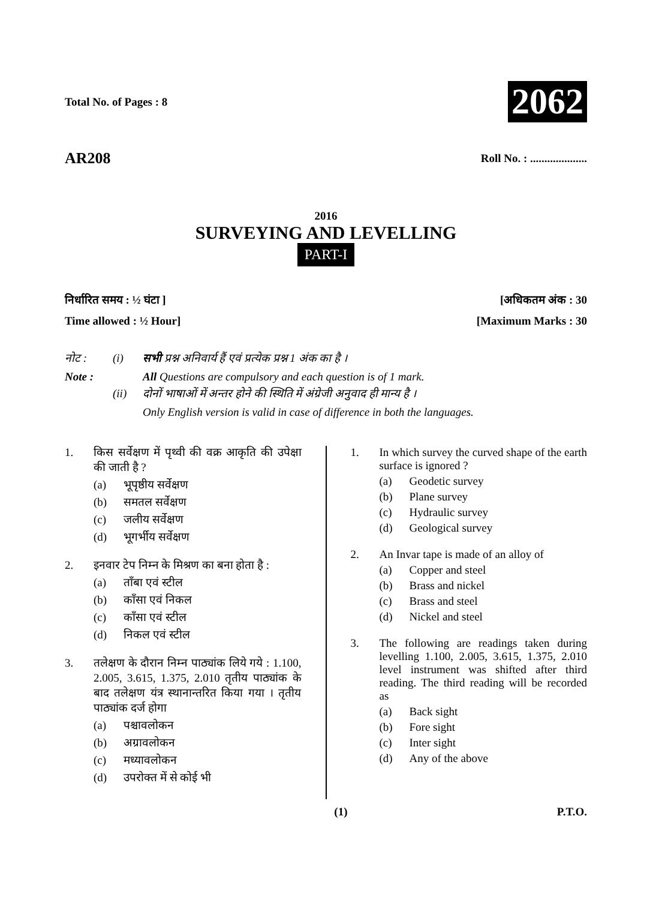Total No. of Pages : 8 2062
AR208 Roll No. : ....................
2016
SURVEYING AND LEVELLING
PART-I
निर्धारित समय : ½ घंटा ] [अधिकतम अंक : 30
Time allowed : ½ Hour] [Maximum Marks : 30
नोट : (i) सभी प्रश्न अनिवार्य हैं एवं प्रत्येक प्रश्न 1 अंक का है । Note : All Questions are compulsory and each question is of 1 mark. (ii) दोनों भाषाओं में अन्तर होने की स्थिति में अंग्रेजी अनुवाद ही मान्य है । Only English version is valid in case of difference in both the languages.
1. किस सर्वेक्षण में पृथ्वी की वक्र आकृति की उपेक्षा की जाती है ?
(a) भूपृष्ठीय सर्वेक्षण
(b) समतल सर्वेक्षण
(c) जलीय सर्वेक्षण
(d) भूगर्भीय सर्वेक्षण
2. इनवार टेप निम्न के मिश्रण का बना होता है :
(a) ताँबा एवं स्टील
(b) काँसा एवं निकल
(c) काँसा एवं स्टील
(d) निकल एवं स्टील
3. तलेक्षण के दौरान निम्न पाठ्यांक लिये गये : 1.100, 2.005, 3.615, 1.375, 2.010 तृतीय पाठ्यांक के बाद तलेक्षण यंत्र स्थानान्तरित किया गया । तृतीय पाठ्यांक दर्ज होगा
(a) पश्चावलोकन
(b) अग्रावलोकन
(c) मध्यावलोकन
(d) उपरोक्त में से कोई भी
1. In which survey the curved shape of the earth surface is ignored ?
(a) Geodetic survey
(b) Plane survey
(c) Hydraulic survey
(d) Geological survey
2. An Invar tape is made of an alloy of
(a) Copper and steel
(b) Brass and nickel
(c) Brass and steel
(d) Nickel and steel
3. The following are readings taken during levelling 1.100, 2.005, 3.615, 1.375, 2.010 level instrument was shifted after third reading. The third reading will be recorded as
(a) Back sight
(b) Fore sight
(c) Inter sight
(d) Any of the above
(1) P.T.O.